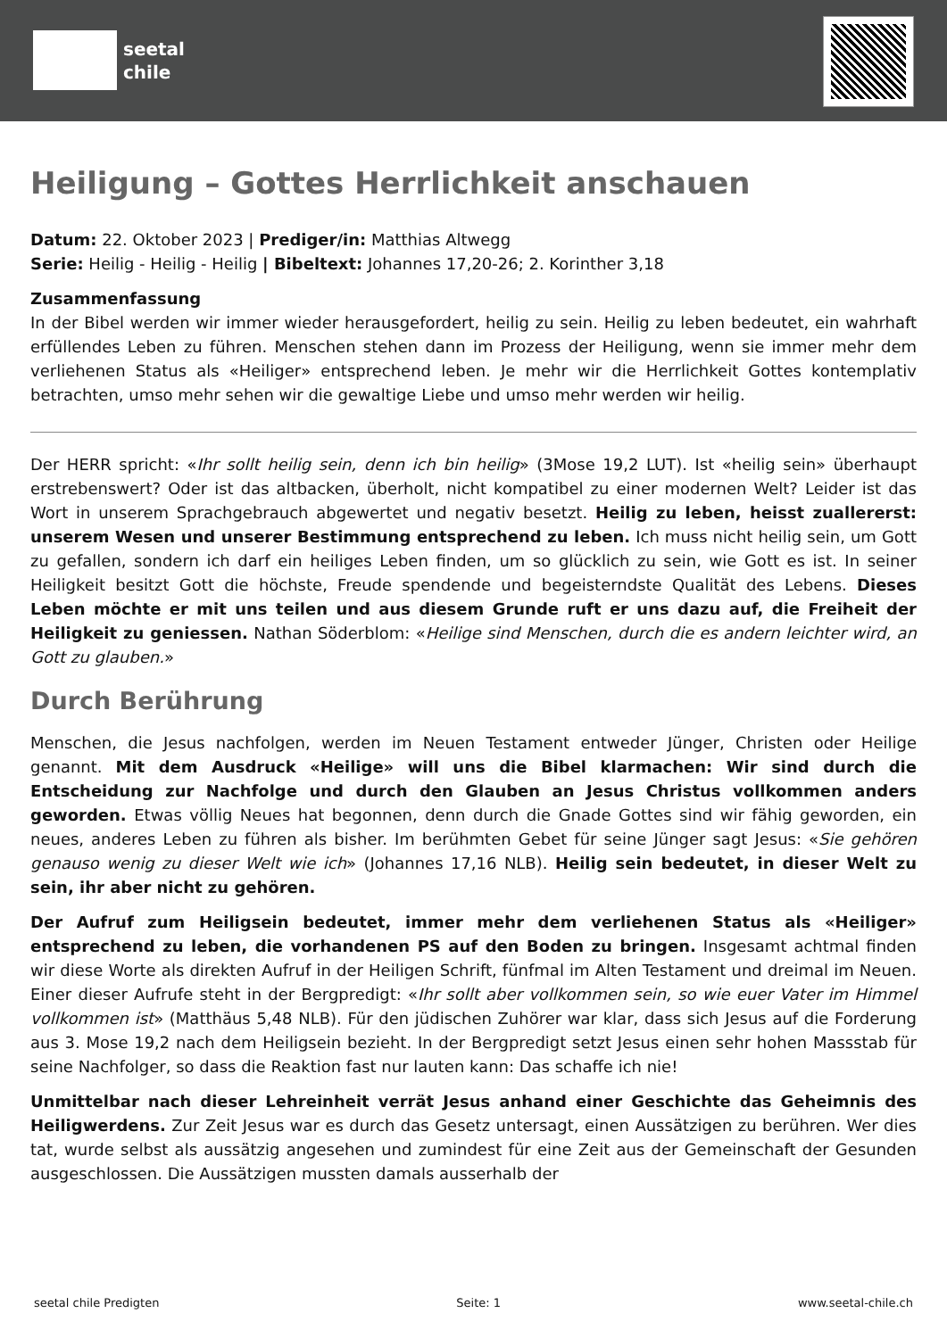seetal
chile
Heiligung – Gottes Herrlichkeit anschauen
Datum: 22. Oktober 2023 | Prediger/in: Matthias Altwegg
Serie: Heilig - Heilig - Heilig | Bibeltext: Johannes 17,20-26; 2. Korinther 3,18
Zusammenfassung
In der Bibel werden wir immer wieder herausgefordert, heilig zu sein. Heilig zu leben bedeutet, ein wahrhaft erfüllendes Leben zu führen. Menschen stehen dann im Prozess der Heiligung, wenn sie immer mehr dem verliehenen Status als «Heiliger» entsprechend leben. Je mehr wir die Herrlichkeit Gottes kontemplativ betrachten, umso mehr sehen wir die gewaltige Liebe und umso mehr werden wir heilig.
Der HERR spricht: «Ihr sollt heilig sein, denn ich bin heilig» (3Mose 19,2 LUT). Ist «heilig sein» überhaupt erstrebenswert? Oder ist das altbacken, überholt, nicht kompatibel zu einer modernen Welt? Leider ist das Wort in unserem Sprachgebrauch abgewertet und negativ besetzt. Heilig zu leben, heisst zuallererst: unserem Wesen und unserer Bestimmung entsprechend zu leben. Ich muss nicht heilig sein, um Gott zu gefallen, sondern ich darf ein heiliges Leben finden, um so glücklich zu sein, wie Gott es ist. In seiner Heiligkeit besitzt Gott die höchste, Freude spendende und begeisterndste Qualität des Lebens. Dieses Leben möchte er mit uns teilen und aus diesem Grunde ruft er uns dazu auf, die Freiheit der Heiligkeit zu geniessen. Nathan Söderblom: «Heilige sind Menschen, durch die es andern leichter wird, an Gott zu glauben.»
Durch Berührung
Menschen, die Jesus nachfolgen, werden im Neuen Testament entweder Jünger, Christen oder Heilige genannt. Mit dem Ausdruck «Heilige» will uns die Bibel klarmachen: Wir sind durch die Entscheidung zur Nachfolge und durch den Glauben an Jesus Christus vollkommen anders geworden. Etwas völlig Neues hat begonnen, denn durch die Gnade Gottes sind wir fähig geworden, ein neues, anderes Leben zu führen als bisher. Im berühmten Gebet für seine Jünger sagt Jesus: «Sie gehören genauso wenig zu dieser Welt wie ich» (Johannes 17,16 NLB). Heilig sein bedeutet, in dieser Welt zu sein, ihr aber nicht zu gehören.
Der Aufruf zum Heiligsein bedeutet, immer mehr dem verliehenen Status als «Heiliger» entsprechend zu leben, die vorhandenen PS auf den Boden zu bringen. Insgesamt achtmal finden wir diese Worte als direkten Aufruf in der Heiligen Schrift, fünfmal im Alten Testament und dreimal im Neuen. Einer dieser Aufrufe steht in der Bergpredigt: «Ihr sollt aber vollkommen sein, so wie euer Vater im Himmel vollkommen ist» (Matthäus 5,48 NLB). Für den jüdischen Zuhörer war klar, dass sich Jesus auf die Forderung aus 3. Mose 19,2 nach dem Heiligsein bezieht. In der Bergpredigt setzt Jesus einen sehr hohen Massstab für seine Nachfolger, so dass die Reaktion fast nur lauten kann: Das schaffe ich nie!
Unmittelbar nach dieser Lehreinheit verrät Jesus anhand einer Geschichte das Geheimnis des Heiligwerdens. Zur Zeit Jesus war es durch das Gesetz untersagt, einen Aussätzigen zu berühren. Wer dies tat, wurde selbst als aussätzig angesehen und zumindest für eine Zeit aus der Gemeinschaft der Gesunden ausgeschlossen. Die Aussätzigen mussten damals ausserhalb der
seetal chile Predigten Seite: 1 www.seetal-chile.ch